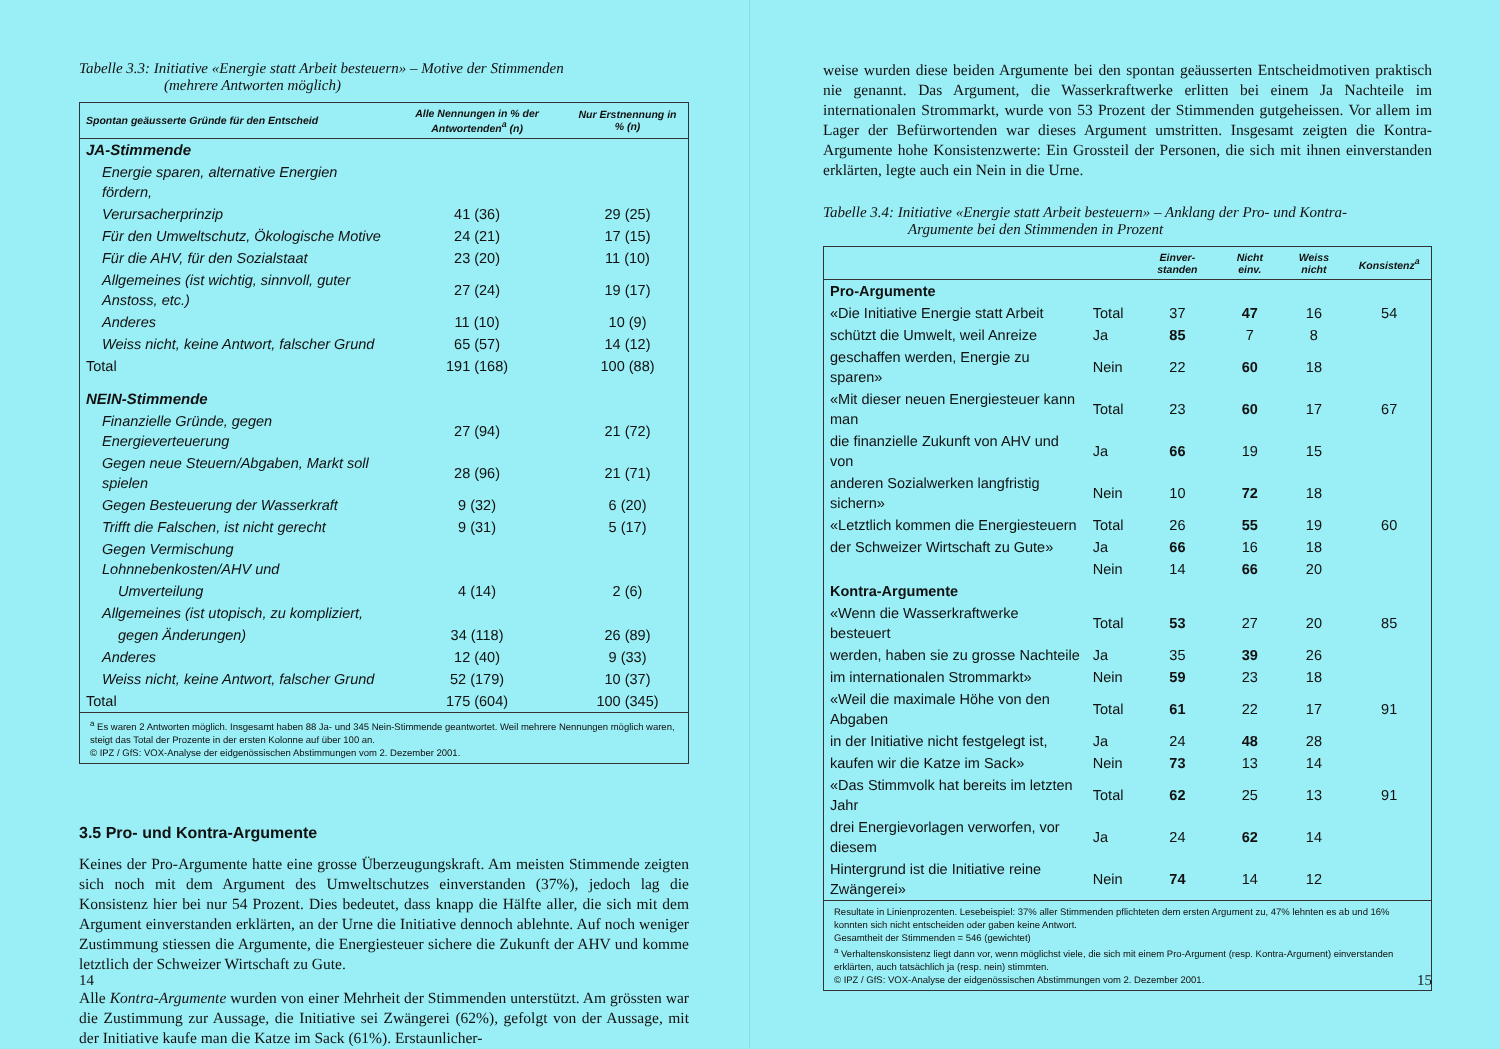Tabelle 3.3: Initiative «Energie statt Arbeit besteuern» – Motive der Stimmenden
(mehrere Antworten möglich)
| Spontan geäusserte Gründe für den Entscheid | Alle Nennungen in % der Antwortenden<sup>a</sup> (n) | Nur Erstnennung in % (n) |
| --- | --- | --- |
| JA-Stimmende | | |
| Energie sparen, alternative Energien fördern, | | |
| Verursacherprinzip | 41 (36) | 29 (25) |
| Für den Umweltschutz, Ökologische Motive | 24 (21) | 17 (15) |
| Für die AHV, für den Sozialstaat | 23 (20) | 11 (10) |
| Allgemeines (ist wichtig, sinnvoll, guter Anstoss, etc.) | 27 (24) | 19 (17) |
| Anderes | 11 (10) | 10 (9) |
| Weiss nicht, keine Antwort, falscher Grund | 65 (57) | 14 (12) |
| Total | 191 (168) | 100 (88) |
| NEIN-Stimmende | | |
| Finanzielle Gründe, gegen Energieverteuerung | 27 (94) | 21 (72) |
| Gegen neue Steuern/Abgaben, Markt soll spielen | 28 (96) | 21 (71) |
| Gegen Besteuerung der Wasserkraft | 9 (32) | 6 (20) |
| Trifft die Falschen, ist nicht gerecht | 9 (31) | 5 (17) |
| Gegen Vermischung Lohnnebenkosten/AHV und | | |
| Umverteilung | 4 (14) | 2 (6) |
| Allgemeines (ist utopisch, zu kompliziert, | | |
| gegen Änderungen) | 34 (118) | 26 (89) |
| Anderes | 12 (40) | 9 (33) |
| Weiss nicht, keine Antwort, falscher Grund | 52 (179) | 10 (37) |
| Total | 175 (604) | 100 (345) |
| <sup>a</sup> Es waren 2 Antworten möglich. Insgesamt haben 88 Ja- und 345 Nein-Stimmende geantwortet. Weil mehrere Nennungen möglich waren, steigt das Total der Prozente in der ersten Kolonne auf über 100 an. © IPZ / GfS: VOX-Analyse der eidgenössischen Abstimmungen vom 2. Dezember 2001. | | |
3.5 Pro- und Kontra-Argumente
Keines der Pro-Argumente hatte eine grosse Überzeugungskraft. Am meisten Stimmende zeigten sich noch mit dem Argument des Umweltschutzes einverstanden (37%), jedoch lag die Konsistenz hier bei nur 54 Prozent. Dies bedeutet, dass knapp die Hälfte aller, die sich mit dem Argument einverstanden erklärten, an der Urne die Initiative dennoch ablehnte. Auf noch weniger Zustimmung stiessen die Argumente, die Energiesteuer sichere die Zukunft der AHV und komme letztlich der Schweizer Wirtschaft zu Gute.
Alle Kontra-Argumente wurden von einer Mehrheit der Stimmenden unterstützt. Am grössten war die Zustimmung zur Aussage, die Initiative sei Zwängerei (62%), gefolgt von der Aussage, mit der Initiative kaufe man die Katze im Sack (61%). Erstaunlicher-
14
weise wurden diese beiden Argumente bei den spontan geäusserten Entscheidmotiven praktisch nie genannt. Das Argument, die Wasserkraftwerke erlitten bei einem Ja Nachteile im internationalen Strommarkt, wurde von 53 Prozent der Stimmenden gutgeheissen. Vor allem im Lager der Befürwortenden war dieses Argument umstritten. Insgesamt zeigten die Kontra-Argumente hohe Konsistenzwerte: Ein Grossteil der Personen, die sich mit ihnen einverstanden erklärten, legte auch ein Nein in die Urne.
Tabelle 3.4: Initiative «Energie statt Arbeit besteuern» – Anklang der Pro- und Kontra-
Argumente bei den Stimmenden in Prozent
| | | Einver-standen | Nicht einv. | Weiss nicht | Konsistenz<sup>a</sup> |
| --- | --- | --- | --- | --- | --- |
| Pro-Argumente | | | | | |
| «Die Initiative Energie statt Arbeit | Total | 37 | 47 | 16 | 54 |
| schützt die Umwelt, weil Anreize | Ja | 85 | 7 | 8 | |
| geschaffen werden, Energie zu sparen» | Nein | 22 | 60 | 18 | |
| «Mit dieser neuen Energiesteuer kann man | Total | 23 | 60 | 17 | 67 |
| die finanzielle Zukunft von AHV und von | Ja | 66 | 19 | 15 | |
| anderen Sozialwerken langfristig sichern» | Nein | 10 | 72 | 18 | |
| «Letztlich kommen die Energiesteuern | Total | 26 | 55 | 19 | 60 |
| der Schweizer Wirtschaft zu Gute» | Ja | 66 | 16 | 18 | |
| | Nein | 14 | 66 | 20 | |
| Kontra-Argumente | | | | | |
| «Wenn die Wasserkraftwerke besteuert | Total | 53 | 27 | 20 | 85 |
| werden, haben sie zu grosse Nachteile | Ja | 35 | 39 | 26 | |
| im internationalen Strommarkt» | Nein | 59 | 23 | 18 | |
| «Weil die maximale Höhe von den Abgaben | Total | 61 | 22 | 17 | 91 |
| in der Initiative nicht festgelegt ist, | Ja | 24 | 48 | 28 | |
| kaufen wir die Katze im Sack» | Nein | 73 | 13 | 14 | |
| «Das Stimmvolk hat bereits im letzten Jahr | Total | 62 | 25 | 13 | 91 |
| drei Energievorlagen verworfen, vor diesem | Ja | 24 | 62 | 14 | |
| Hintergrund ist die Initiative reine Zwängerei» | Nein | 74 | 14 | 12 | |
| Resultate in Linienprozenten. Lesebeispiel: 37% aller Stimmenden pflichteten dem ersten Argument zu, 47% lehnten es ab und 16% konnten sich nicht entscheiden oder gaben keine Antwort. Gesamtheit der Stimmenden = 546 (gewichtet) <sup>a</sup> Verhaltenskonsistenz liegt dann vor, wenn möglichst viele, die sich mit einem Pro-Argument (resp. Kontra-Argument) einverstanden erklärten, auch tatsächlich ja (resp. nein) stimmten. © IPZ / GfS: VOX-Analyse der eidgenössischen Abstimmungen vom 2. Dezember 2001. | | | | | |
15